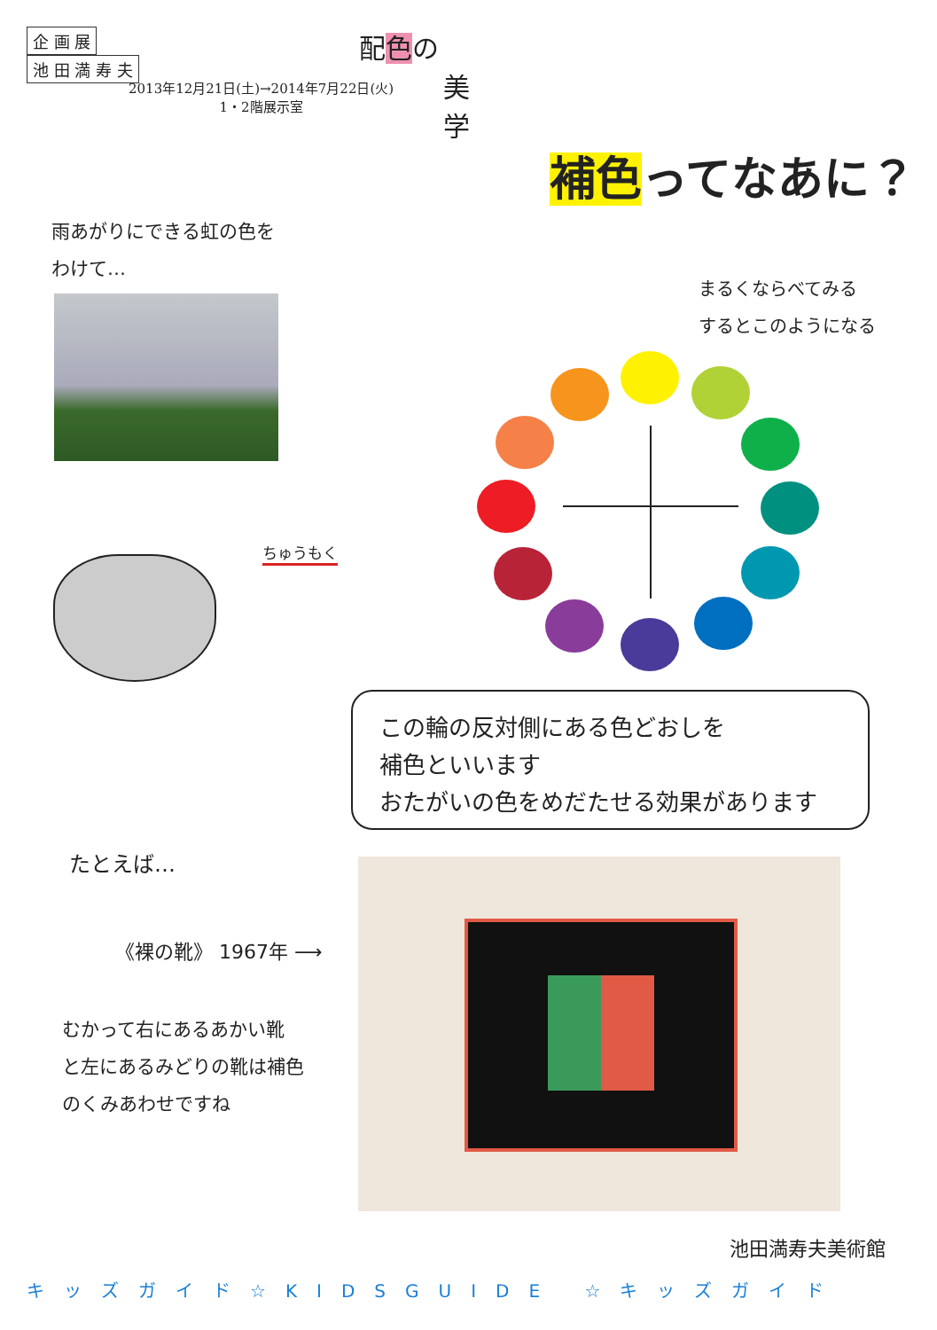企 画 展
池 田 満 寿 夫
2013年12月21日(土)→2014年7月22日(火)
1・2階展示室
配色の
美
学
補色ってなあに？
雨あがりにできる虹の色を
わけて…
まるくならべてみる
するとこのようになる
ちゅうもく
この輪の反対側にある色どおしを
補色といいます
おたがいの色をめだたせる効果があります
たとえば…
《裸の靴》 1967年 ⟶
むかって右にあるあかい靴
と左にあるみどりの靴は補色
のくみあわせですね
池田満寿夫美術館
キッズガイド☆KIDSGUIDE ☆キッズガイド